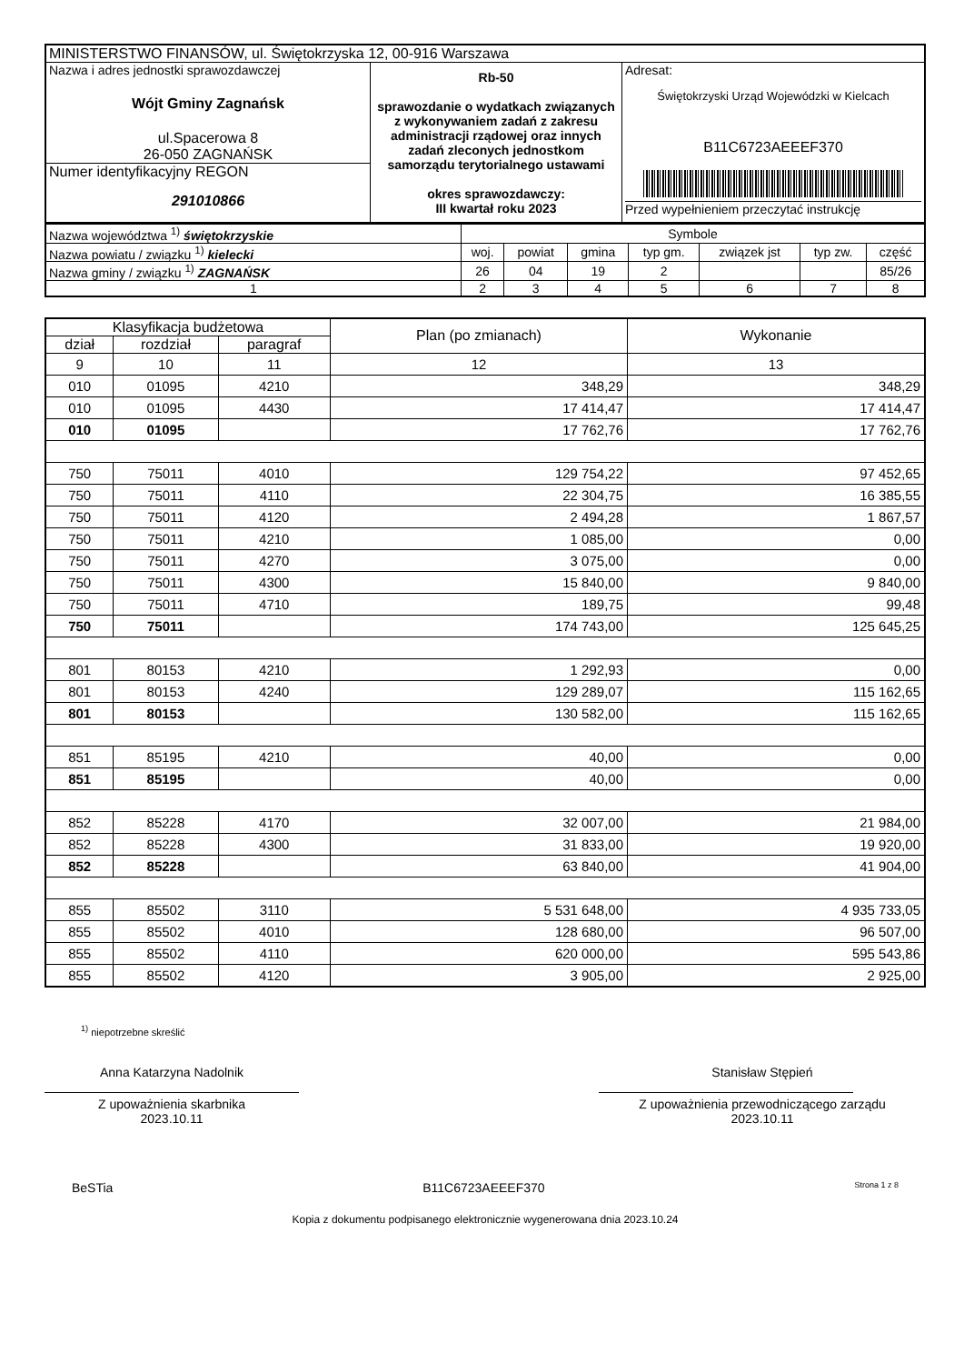| MINISTERSTWO FINANSÓW, ul. Świętokrzyska 12, 00-916 Warszawa | | |
| Nazwa i adres jednostki sprawozdawczej Wójt Gminy Zagnańsk ul.Spacerowa 8 26-050 ZAGNAŃSK | Rb-50 sprawozdanie o wydatkach związanych z wykonywaniem zadań z zakresu administracji rządowej oraz innych zadań zleconych jednostkom samorządu terytorialnego ustawami okres sprawozdawczy: III kwartał roku 2023 | Adresat: Świętokrzyski Urząd Wojewódzki w Kielcach B11C6723AEEEF370 Przed wypełnieniem przeczytać instrukcję |
| Numer identyfikacyjny REGON 291010866 | | |
| Nazwa województwa <sup>1)</sup> świętokrzyskie | Symbole | | | | | | |
| Nazwa powiatu / związku <sup>1)</sup> kielecki | woj. | powiat | gmina | typ gm. | związek jst | typ zw. | część |
| Nazwa gminy / związku <sup>1)</sup> ZAGNAŃSK | 26 | 04 | 19 | 2 | | | 85/26 |
| 1 | 2 | 3 | 4 | 5 | 6 | 7 | 8 |
| Klasyfikacja budżetowa | | | Plan (po zmianach) | Wykonanie |
| --- | --- | --- | --- | --- |
| dział | rozdział | paragraf | | |
| 9 | 10 | 11 | 12 | 13 |
| 010 | 01095 | 4210 | 348,29 | 348,29 |
| 010 | 01095 | 4430 | 17 414,47 | 17 414,47 |
| 010 | 01095 | | 17 762,76 | 17 762,76 |
| 750 | 75011 | 4010 | 129 754,22 | 97 452,65 |
| 750 | 75011 | 4110 | 22 304,75 | 16 385,55 |
| 750 | 75011 | 4120 | 2 494,28 | 1 867,57 |
| 750 | 75011 | 4210 | 1 085,00 | 0,00 |
| 750 | 75011 | 4270 | 3 075,00 | 0,00 |
| 750 | 75011 | 4300 | 15 840,00 | 9 840,00 |
| 750 | 75011 | 4710 | 189,75 | 99,48 |
| 750 | 75011 | | 174 743,00 | 125 645,25 |
| 801 | 80153 | 4210 | 1 292,93 | 0,00 |
| 801 | 80153 | 4240 | 129 289,07 | 115 162,65 |
| 801 | 80153 | | 130 582,00 | 115 162,65 |
| 851 | 85195 | 4210 | 40,00 | 0,00 |
| 851 | 85195 | | 40,00 | 0,00 |
| 852 | 85228 | 4170 | 32 007,00 | 21 984,00 |
| 852 | 85228 | 4300 | 31 833,00 | 19 920,00 |
| 852 | 85228 | | 63 840,00 | 41 904,00 |
| 855 | 85502 | 3110 | 5 531 648,00 | 4 935 733,05 |
| 855 | 85502 | 4010 | 128 680,00 | 96 507,00 |
| 855 | 85502 | 4110 | 620 000,00 | 595 543,86 |
| 855 | 85502 | 4120 | 3 905,00 | 2 925,00 |
<sup>1)</sup> niepotrzebne skreślić
Anna Katarzyna Nadolnik
Z upoważnienia skarbnika
2023.10.11
Stanisław Stępień
Z upoważnienia przewodniczącego zarządu
2023.10.11
BeSTia B11C6723AEEEF370 Strona 1 z 8
Kopia z dokumentu podpisanego elektronicznie wygenerowana dnia 2023.10.24